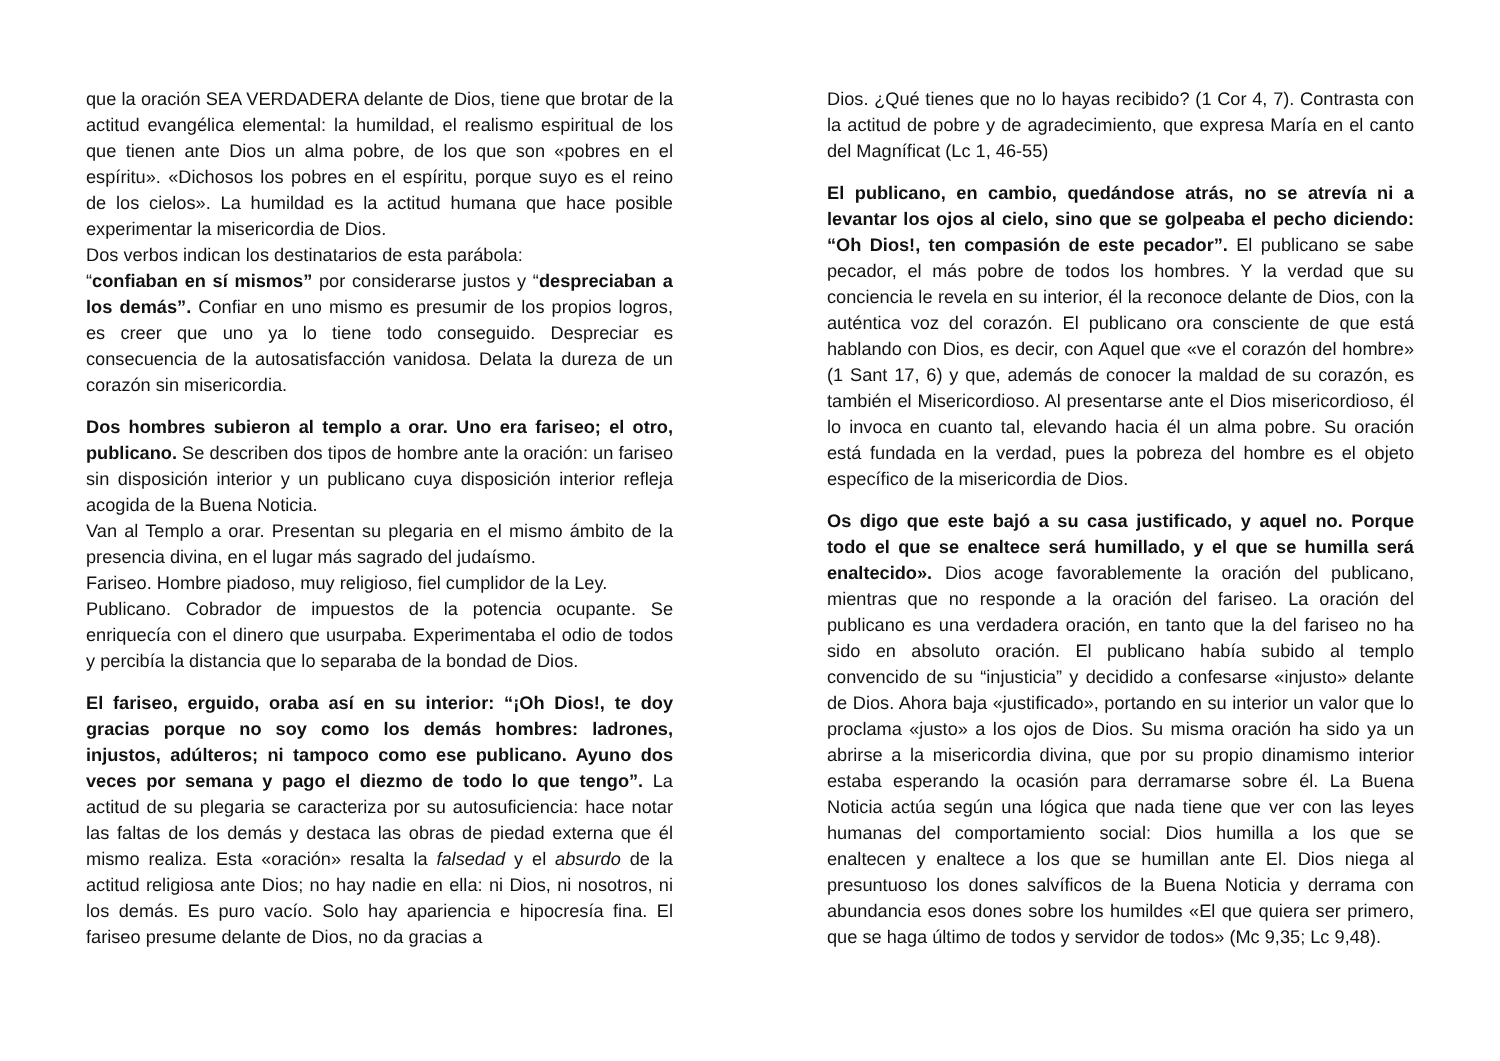que la oración SEA VERDADERA delante de Dios, tiene que brotar de la actitud evangélica elemental: la humildad, el realismo espiritual de los que tienen ante Dios un alma pobre, de los que son «pobres en el espíritu». «Dichosos los pobres en el espíritu, porque suyo es el reino de los cielos». La humildad es la actitud humana que hace posible experimentar la misericordia de Dios.
Dos verbos indican los destinatarios de esta parábola:
“confiaban en sí mismos” por considerarse justos y “despreciaban a los demás”. Confiar en uno mismo es presumir de los propios logros, es creer que uno ya lo tiene todo conseguido. Despreciar es consecuencia de la autosatisfacción vanidosa. Delata la dureza de un corazón sin misericordia.
Dos hombres subieron al templo a orar. Uno era fariseo; el otro, publicano. Se describen dos tipos de hombre ante la oración: un fariseo sin disposición interior y un publicano cuya disposición interior refleja acogida de la Buena Noticia.
Van al Templo a orar. Presentan su plegaria en el mismo ámbito de la presencia divina, en el lugar más sagrado del judaísmo.
Fariseo. Hombre piadoso, muy religioso, fiel cumplidor de la Ley.
Publicano. Cobrador de impuestos de la potencia ocupante. Se enriquecía con el dinero que usurpaba. Experimentaba el odio de todos y percibía la distancia que lo separaba de la bondad de Dios.
El fariseo, erguido, oraba así en su interior: “¡Oh Dios!, te doy gracias porque no soy como los demás hombres: ladrones, injustos, adúlteros; ni tampoco como ese publicano. Ayuno dos veces por semana y pago el diezmo de todo lo que tengo”. La actitud de su plegaria se caracteriza por su autosuficiencia: hace notar las faltas de los demás y destaca las obras de piedad externa que él mismo realiza. Esta «oración» resalta la falsedad y el absurdo de la actitud religiosa ante Dios; no hay nadie en ella: ni Dios, ni nosotros, ni los demás. Es puro vacío. Solo hay apariencia e hipocresía fina. El fariseo presume delante de Dios, no da gracias a
Dios. ¿Qué tienes que no lo hayas recibido? (1 Cor 4, 7). Contrasta con la actitud de pobre y de agradecimiento, que expresa María en el canto del Magníficat (Lc 1, 46-55)
El publicano, en cambio, quedándose atrás, no se atrevía ni a levantar los ojos al cielo, sino que se golpeaba el pecho diciendo: “Oh Dios!, ten compasión de este pecador”. El publicano se sabe pecador, el más pobre de todos los hombres. Y la verdad que su conciencia le revela en su interior, él la reconoce delante de Dios, con la auténtica voz del corazón. El publicano ora consciente de que está hablando con Dios, es decir, con Aquel que «ve el corazón del hombre» (1 Sant 17, 6) y que, además de conocer la maldad de su corazón, es también el Misericordioso. Al presentarse ante el Dios misericordioso, él lo invoca en cuanto tal, elevando hacia él un alma pobre. Su oración está fundada en la verdad, pues la pobreza del hombre es el objeto específico de la misericordia de Dios.
Os digo que este bajó a su casa justificado, y aquel no. Porque todo el que se enaltece será humillado, y el que se humilla será enaltecido». Dios acoge favorablemente la oración del publicano, mientras que no responde a la oración del fariseo. La oración del publicano es una verdadera oración, en tanto que la del fariseo no ha sido en absoluto oración. El publicano había subido al templo convencido de su “injusticia” y decidido a confesarse «injusto» delante de Dios. Ahora baja «justificado», portando en su interior un valor que lo proclama «justo» a los ojos de Dios. Su misma oración ha sido ya un abrirse a la misericordia divina, que por su propio dinamismo interior estaba esperando la ocasión para derramarse sobre él. La Buena Noticia actúa según una lógica que nada tiene que ver con las leyes humanas del comportamiento social: Dios humilla a los que se enaltecen y enaltece a los que se humillan ante El. Dios niega al presuntuoso los dones salvíficos de la Buena Noticia y derrama con abundancia esos dones sobre los humildes «El que quiera ser primero, que se haga último de todos y servidor de todos» (Mc 9,35; Lc 9,48).